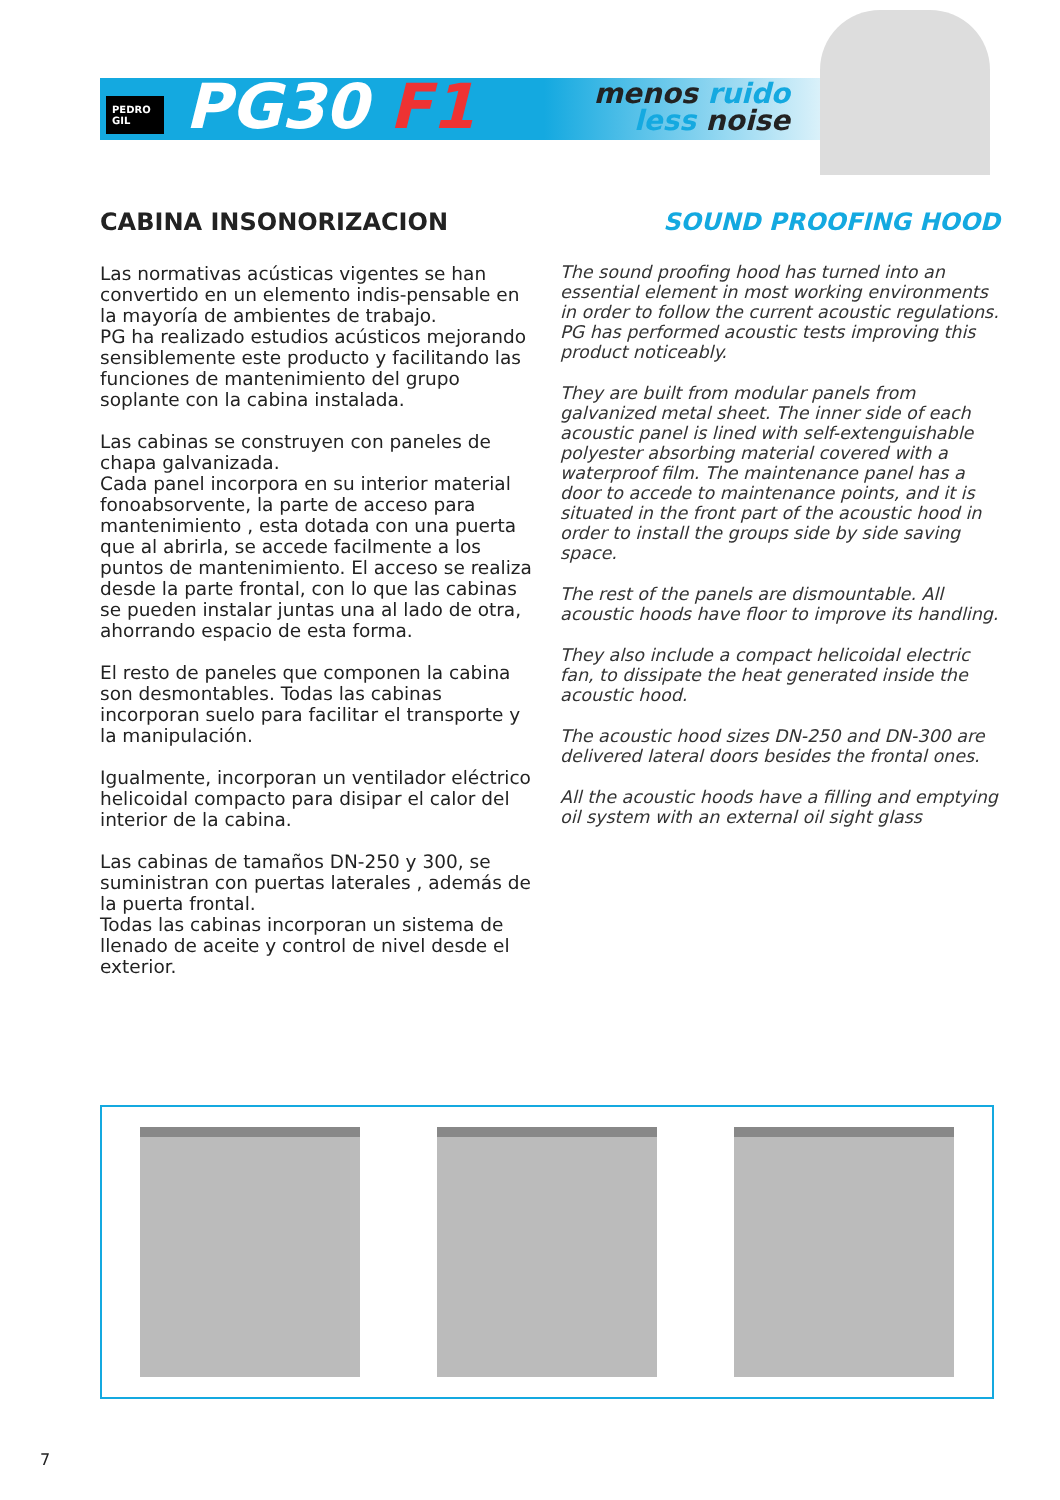PEDRO GIL PG30 F1
menos ruido
less noise
CABINA INSONORIZACION
Las normativas acústicas vigentes se han convertido en un elemento indis-pensable en la mayoría de ambientes de trabajo.
PG ha realizado estudios acústicos mejorando sensiblemente este producto y facilitando las funciones de mantenimiento del grupo soplante con la cabina instalada.
Las cabinas se construyen con paneles de chapa galvanizada.
Cada panel incorpora en su interior material fonoabsorvente, la parte de acceso para mantenimiento , esta dotada con una puerta que al abrirla, se accede facilmente a los puntos de mantenimiento. El acceso se realiza desde la parte frontal, con lo que las cabinas se pueden instalar juntas una al lado de otra, ahorrando espacio de esta forma.
El resto de paneles que componen la cabina son desmontables. Todas las cabinas incorporan suelo para facilitar el transporte y la manipulación.
Igualmente, incorporan un ventilador eléctrico helicoidal compacto para disipar el calor del interior de la cabina.
Las cabinas de tamaños DN-250 y 300, se suministran con puertas laterales , además de la puerta frontal.
Todas las cabinas incorporan un sistema de llenado de aceite y control de nivel desde el exterior.
SOUND PROOFING HOOD
The sound proofing hood has turned into an essential element in most working environments in order to follow the current acoustic regulations. PG has performed acoustic tests improving this product noticeably.
They are built from modular panels from galvanized metal sheet. The inner side of each acoustic panel is lined with self-extenguishable polyester absorbing material covered with a waterproof film. The maintenance panel has a door to accede to maintenance points, and it is situated in the front part of the acoustic hood in order to install the groups side by side saving space.
The rest of the panels are dismountable. All acoustic hoods have floor to improve its handling.
They also include a compact helicoidal electric fan, to dissipate the heat generated inside the acoustic hood.
The acoustic hood sizes DN-250 and DN-300 are delivered lateral doors besides the frontal ones.
All the acoustic hoods have a filling and emptying oil system with an external oil sight glass
7